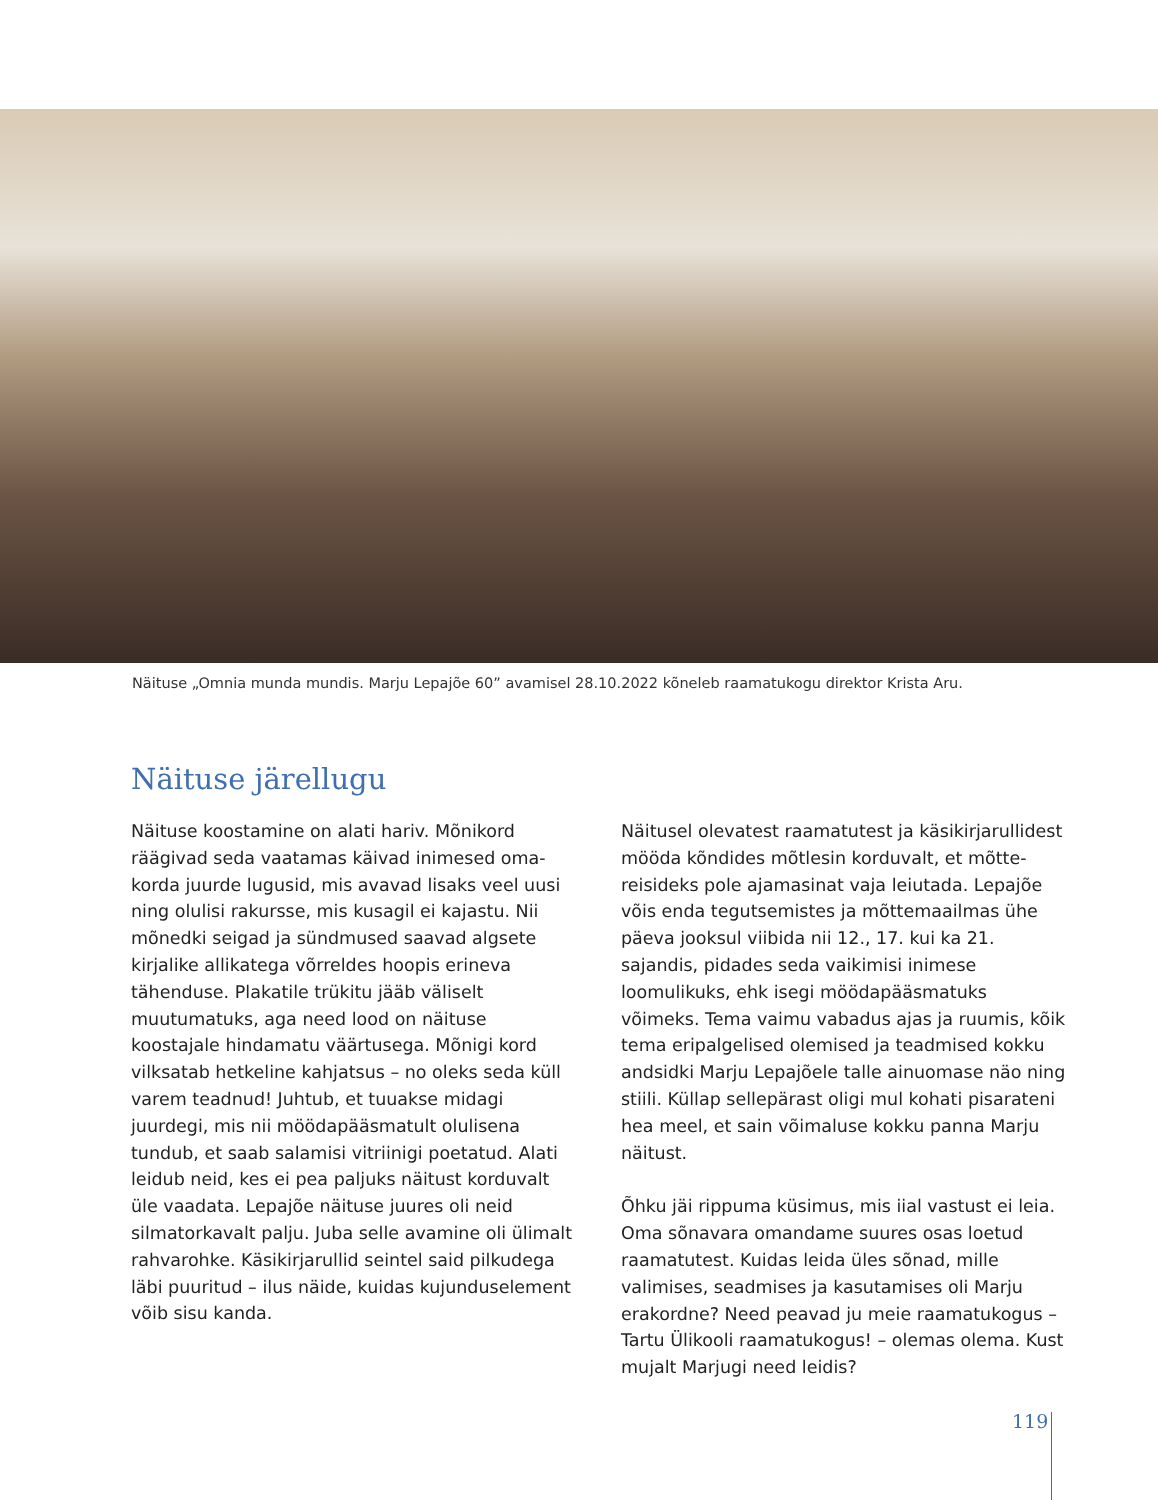Näituse „Omnia munda mundis. Marju Lepajõe 60” avamisel 28.10.2022 kõneleb raamatukogu direktor Krista Aru.
Näituse järellugu
Näituse koostamine on alati hariv. Mõnikord räägivad seda vaatamas käivad inimesed oma­korda juurde lugusid, mis avavad lisaks veel uusi ning olulisi rakursse, mis kusagil ei kajastu. Nii mõnedki seigad ja sündmused saavad algsete kirjalike allikatega võrreldes hoopis erineva tähenduse. Plakatile trükitu jääb väliselt muutumatuks, aga need lood on näituse koostajale hindamatu väärtusega. Mõnigi kord vilksatab hetkeline kahjatsus – no oleks seda küll varem teadnud! Juhtub, et tuuakse midagi juurdegi, mis nii möödapääsmatult olulisena tundub, et saab salamisi vitriinigi poetatud. Alati leidub neid, kes ei pea paljuks näitust korduvalt üle vaadata. Lepajõe näituse juures oli neid silmatorkavalt palju. Juba selle avamine oli ülimalt rahvarohke. Käsikirjarullid seintel said pilkudega läbi puuritud – ilus näide, kuidas kujunduselement võib sisu kanda.
Näitusel olevatest raamatutest ja käsikirjarullidest mööda kõndides mõtlesin korduvalt, et mõtte­reisideks pole ajamasinat vaja leiutada. Lepajõe võis enda tegutsemistes ja mõttemaailmas ühe päeva jooksul viibida nii 12., 17. kui ka 21. sajandis, pidades seda vaikimisi inimese loomulikuks, ehk isegi möödapääsmatuks võimeks. Tema vaimu vabadus ajas ja ruumis, kõik tema eripalgelised olemised ja teadmised kokku andsidki Marju Lepajõele talle ainuomase näo ning stiili. Küllap sellepärast oligi mul kohati pisarateni hea meel, et sain võimaluse kokku panna Marju näitust.
Õhku jäi rippuma küsimus, mis iial vastust ei leia. Oma sõnavara omandame suures osas loetud raamatutest. Kuidas leida üles sõnad, mille valimises, seadmises ja kasutamises oli Marju erakordne? Need peavad ju meie raamatukogus – Tartu Ülikooli raamatukogus! – olemas olema. Kust mujalt Marjugi need leidis?
119